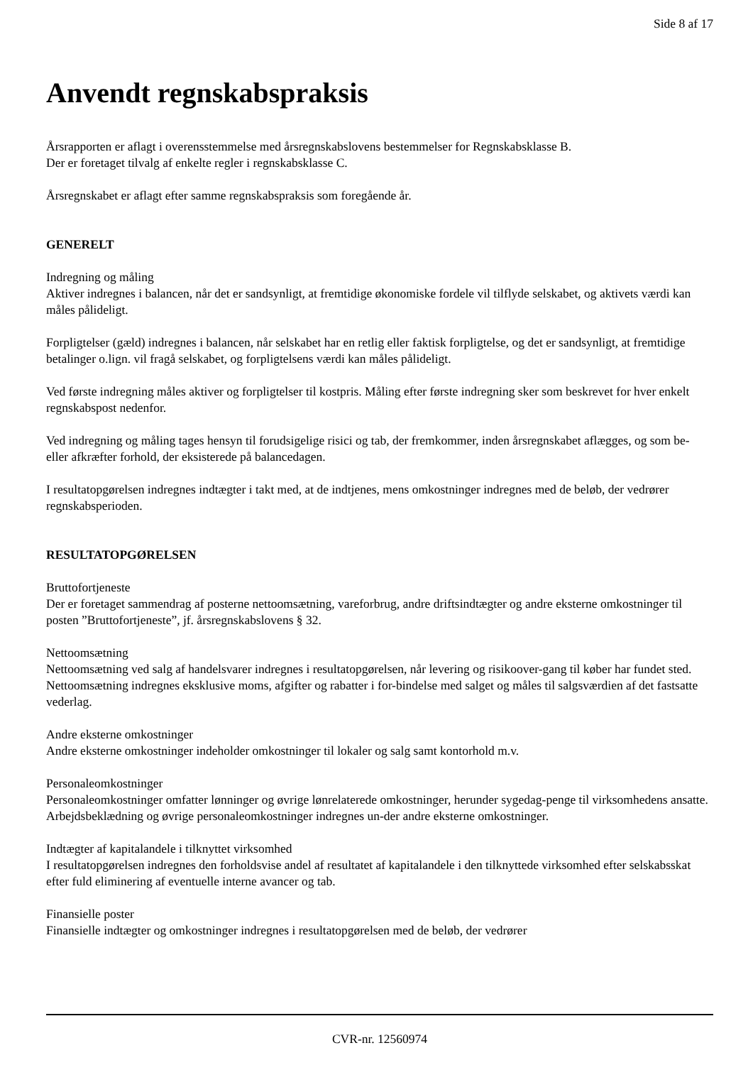Side 8 af 17
Anvendt regnskabspraksis
Årsrapporten er aflagt i overensstemmelse med årsregnskabslovens bestemmelser for Regnskabsklasse B.
Der er foretaget tilvalg af enkelte regler i regnskabsklasse C.
Årsregnskabet er aflagt efter samme regnskabspraksis som foregående år.
GENERELT
Indregning og måling
Aktiver indregnes i balancen, når det er sandsynligt, at fremtidige økonomiske fordele vil tilflyde selskabet, og aktivets værdi kan måles pålideligt.
Forpligtelser (gæld) indregnes i balancen, når selskabet har en retlig eller faktisk forpligtelse, og det er sandsynligt, at fremtidige betalinger o.lign. vil fragå selskabet, og forpligtelsens værdi kan måles pålideligt.
Ved første indregning måles aktiver og forpligtelser til kostpris. Måling efter første indregning sker som beskrevet for hver enkelt regnskabspost nedenfor.
Ved indregning og måling tages hensyn til forudsigelige risici og tab, der fremkommer, inden årsregnskabet aflægges, og som be- eller afkræfter forhold, der eksisterede på balancedagen.
I resultatopgørelsen indregnes indtægter i takt med, at de indtjenes, mens omkostninger indregnes med de beløb, der vedrører regnskabsperioden.
RESULTATOPGØRELSEN
Bruttofortjeneste
Der er foretaget sammendrag af posterne nettoomsætning, vareforbrug, andre driftsindtægter og andre eksterne omkostninger til posten ”Bruttofortjeneste”, jf. årsregnskabslovens § 32.
Nettoomsætning
Nettoomsætning ved salg af handelsvarer indregnes i resultatopgørelsen, når levering og risikoover-gang til køber har fundet sted. Nettoomsætning indregnes eksklusive moms, afgifter og rabatter i for-bindelse med salget og måles til salgsværdien af det fastsatte vederlag.
Andre eksterne omkostninger
Andre eksterne omkostninger indeholder omkostninger til lokaler og salg samt kontorhold m.v.
Personaleomkostninger
Personaleomkostninger omfatter lønninger og øvrige lønrelaterede omkostninger, herunder sygedag-penge til virksomhedens ansatte. Arbejdsbeklædning og øvrige personaleomkostninger indregnes un-der andre eksterne omkostninger.
Indtægter af kapitalandele i tilknyttet virksomhed
I resultatopgørelsen indregnes den forholdsvise andel af resultatet af kapitalandele i den tilknyttede virksomhed efter selskabsskat efter fuld eliminering af eventuelle interne avancer og tab.
Finansielle poster
Finansielle indtægter og omkostninger indregnes i resultatopgørelsen med de beløb, der vedrører
CVR-nr. 12560974